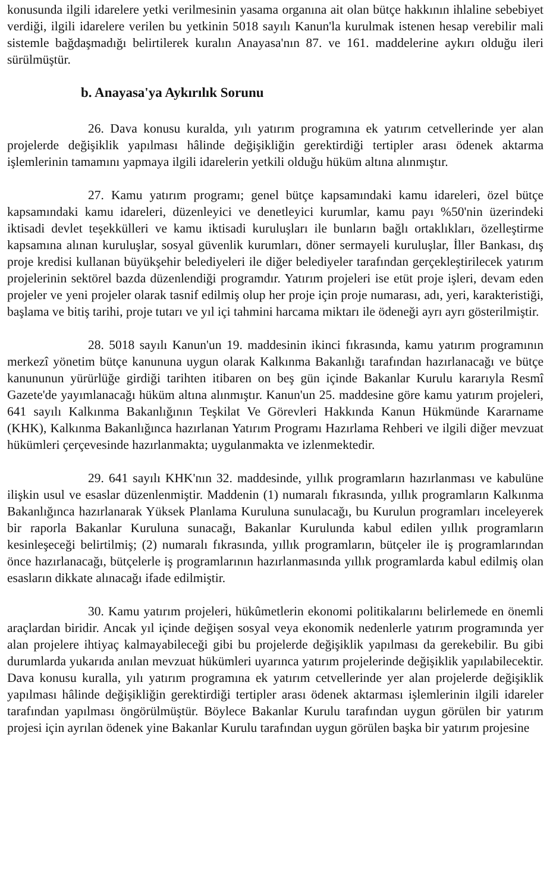konusunda ilgili idarelere yetki verilmesinin yasama organına ait olan bütçe hakkının ihlaline sebebiyet verdiği, ilgili idarelere verilen bu yetkinin 5018 sayılı Kanun'la kurulmak istenen hesap verebilir mali sistemle bağdaşmadığı belirtilerek kuralın Anayasa'nın 87. ve 161. maddelerine aykırı olduğu ileri sürülmüştür.
b. Anayasa'ya Aykırılık Sorunu
26. Dava konusu kuralda, yılı yatırım programına ek yatırım cetvellerinde yer alan projelerde değişiklik yapılması hâlinde değişikliğin gerektirdiği tertipler arası ödenek aktarma işlemlerinin tamamını yapmaya ilgili idarelerin yetkili olduğu hüküm altına alınmıştır.
27. Kamu yatırım programı; genel bütçe kapsamındaki kamu idareleri, özel bütçe kapsamındaki kamu idareleri, düzenleyici ve denetleyici kurumlar, kamu payı %50'nin üzerindeki iktisadi devlet teşekkülleri ve kamu iktisadi kuruluşları ile bunların bağlı ortaklıkları, özelleştirme kapsamına alınan kuruluşlar, sosyal güvenlik kurumları, döner sermayeli kuruluşlar, İller Bankası, dış proje kredisi kullanan büyükşehir belediyeleri ile diğer belediyeler tarafından gerçekleştirilecek yatırım projelerinin sektörel bazda düzenlendiği programdır. Yatırım projeleri ise etüt proje işleri, devam eden projeler ve yeni projeler olarak tasnif edilmiş olup her proje için proje numarası, adı, yeri, karakteristiği, başlama ve bitiş tarihi, proje tutarı ve yıl içi tahmini harcama miktarı ile ödeneği ayrı ayrı gösterilmiştir.
28. 5018 sayılı Kanun'un 19. maddesinin ikinci fıkrasında, kamu yatırım programının merkezî yönetim bütçe kanununa uygun olarak Kalkınma Bakanlığı tarafından hazırlanacağı ve bütçe kanununun yürürlüğe girdiği tarihten itibaren on beş gün içinde Bakanlar Kurulu kararıyla Resmî Gazete'de yayımlanacağı hüküm altına alınmıştır. Kanun'un 25. maddesine göre kamu yatırım projeleri, 641 sayılı Kalkınma Bakanlığının Teşkilat Ve Görevleri Hakkında Kanun Hükmünde Kararname (KHK), Kalkınma Bakanlığınca hazırlanan Yatırım Programı Hazırlama Rehberi ve ilgili diğer mevzuat hükümleri çerçevesinde hazırlanmakta; uygulanmakta ve izlenmektedir.
29. 641 sayılı KHK'nın 32. maddesinde, yıllık programların hazırlanması ve kabulüne ilişkin usul ve esaslar düzenlenmiştir. Maddenin (1) numaralı fıkrasında, yıllık programların Kalkınma Bakanlığınca hazırlanarak Yüksek Planlama Kuruluna sunulacağı, bu Kurulun programları inceleyerek bir raporla Bakanlar Kuruluna sunacağı, Bakanlar Kurulunda kabul edilen yıllık programların kesinleşeceği belirtilmiş; (2) numaralı fıkrasında, yıllık programların, bütçeler ile iş programlarından önce hazırlanacağı, bütçelerle iş programlarının hazırlanmasında yıllık programlarda kabul edilmiş olan esasların dikkate alınacağı ifade edilmiştir.
30. Kamu yatırım projeleri, hükûmetlerin ekonomi politikalarını belirlemede en önemli araçlardan biridir. Ancak yıl içinde değişen sosyal veya ekonomik nedenlerle yatırım programında yer alan projelere ihtiyaç kalmayabileceği gibi bu projelerde değişiklik yapılması da gerekebilir. Bu gibi durumlarda yukarıda anılan mevzuat hükümleri uyarınca yatırım projelerinde değişiklik yapılabilecektir. Dava konusu kuralla, yılı yatırım programına ek yatırım cetvellerinde yer alan projelerde değişiklik yapılması hâlinde değişikliğin gerektirdiği tertipler arası ödenek aktarması işlemlerinin ilgili idareler tarafından yapılması öngörülmüştür. Böylece Bakanlar Kurulu tarafından uygun görülen bir yatırım projesi için ayrılan ödenek yine Bakanlar Kurulu tarafından uygun görülen başka bir yatırım projesine